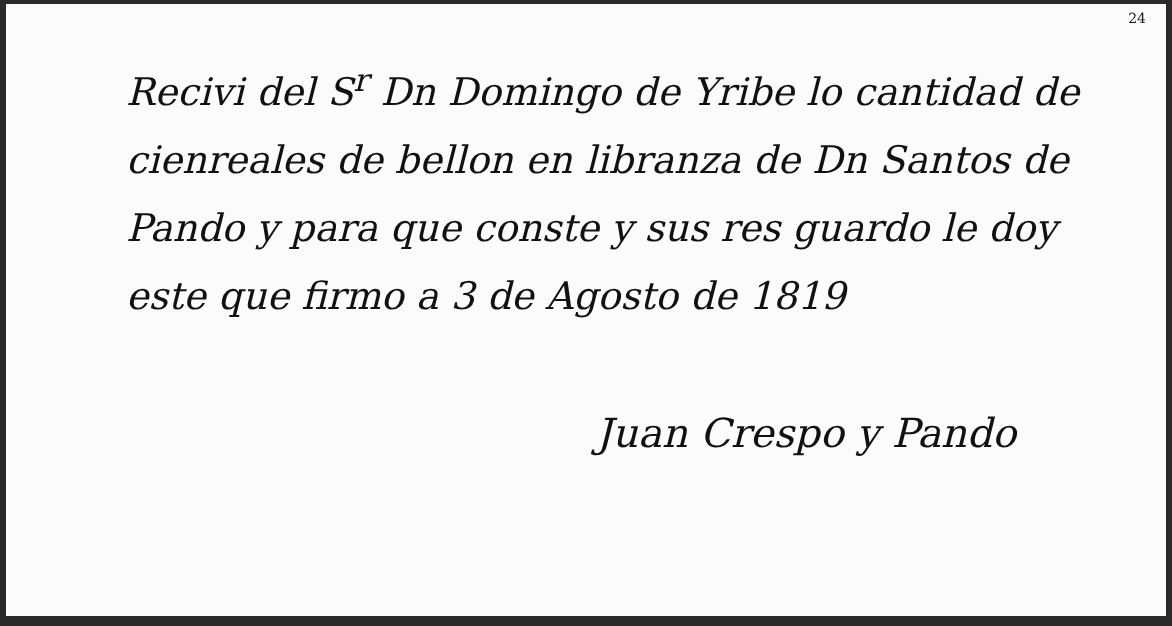24
Recivi del S<sup>r</sup> Dn Domingo de Yribe lo cantidad de cienreales de bellon en libranza de Dn Santos de Pando y para que conste y sus res guardo le doy este que firmo a 3 de Agosto de 1819
Juan Crespo y Pando